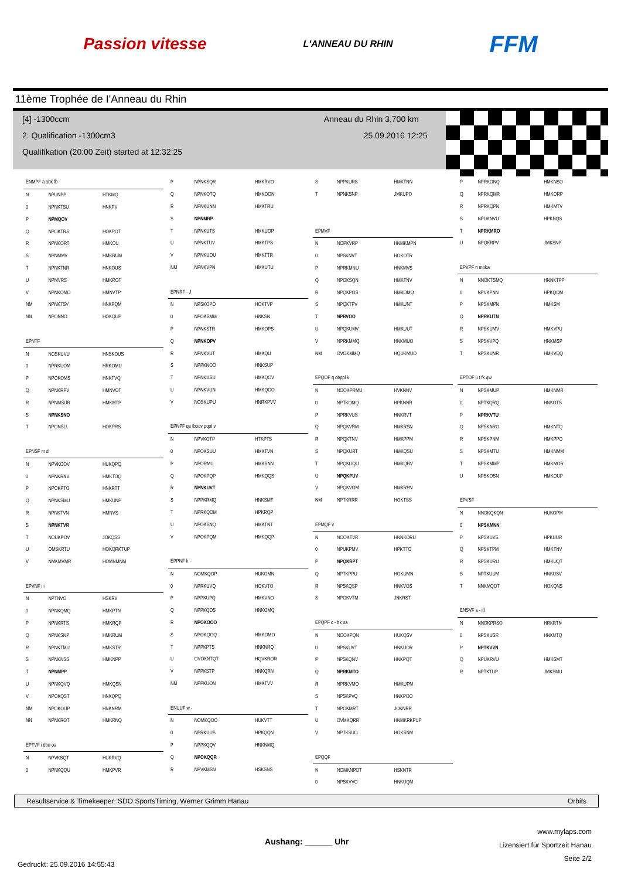Passion vitesse L'ANNEAU DU RHIN FFM
11ème Trophée de I'Anneau du Rhin
[4] -1300ccm Anneau du Rhin 3,700 km
2. Qualification -1300cm3 25.09.2016 12:25
Qualifikation (20:00 Zeit) started at 12:32:25
| ENMPF a abk fb | | |
| N | NPUNPP | HTKMQ |
| 0 | NPNKTSU | HNKPV |
| P | NPMQOV | |
| Q | NPOKTRS | HOKPOT |
| R | NPNKORT | HMKOU |
| S | NPNMMV | HMKRUM |
| T | NPNKTNR | HNKOUS |
| U | NPMVRS | HMKROT |
| V | NPNKOMO | HMNVTP |
| NM | NPNKTSV | HNKPQM |
| NN | NPONNO | HOKQUP |
| EPNTF | | |
| N | NOSKUVU | HNSKOUS |
| 0 | NPRKUOM | HRKOMU |
| P | NPOKOMS | HNKTVQ |
| Q | NPNKRPV | HMNVOT |
| R | NPNMSUR | HMKMTP |
| S | NPNKSNO | |
| T | NPONSU | HOKPRS |
| EPNSF m d | | |
| N | NPVKOOV | HUKQPQ |
| 0 | NPNKRNV | HMKTOQ |
| P | NPOKPTO | HNKRTT |
| Q | NPNKSMU | HMKUNP |
| R | NPNKTVN | HMNVS |
| S | NPNKTVR | |
| T | NOUKPOV | JOKQSS |
| U | OMSKRTU | HOKQRKTUP |
| V | NMKMVMR | HOMNMNM |
| EPVNF i i | | |
| N | NPTNVO | HSKRV |
| 0 | NPNKQMQ | HMKPTN |
| P | NPNKRTS | HMKRQP |
| Q | NPNKSNP | HMKRUM |
| R | NPNKTMU | HMKSTR |
| S | NPNKNSS | HMKNPP |
| T | NPNMPP | |
| U | NPNKQVQ | HMKQSN |
| V | NPOKQST | HNKQPQ |
| NM | NPOKOUP | HNKNRM |
| NN | NPNKROT | HMKRNQ |
| EPTVF i dbo oa | | |
| N | NPVKSQT | HUKRVQ |
| 0 | NPNKQQU | HMKPVR |
| P | NPNKSQR | HMKRVO |
| Q | NPNKOTQ | HMKOON |
| R | NPNKUNN | HMKTRU |
| S | NPNMRP | |
| T | NPNKUTS | HMKUOP |
| U | NPNKTUV | HMKTPS |
| V | NPNKUOU | HMKTTR |
| NM | NPNKVPN | HMKUTU |
| EPNRF - J | | |
| N | NPSKOPO | HOKTVP |
| 0 | NPOKSMM | HNKSN |
| P | NPNKSTR | HMKOPS |
| Q | NPNKOPV | |
| R | NPNKVUT | HMKQU |
| S | NPPKNOO | HNKSUP |
| T | NPNKUSU | HMKQOV |
| U | NPNKVUN | HMKQOO |
| V | NOSKUPU | HNRKPVV |
| EPNPF qe fboov pqof v | | |
| N | NPVKOTP | HTKPTS |
| 0 | NPOKSUU | HMKTVN |
| P | NPORMU | HMKSNN |
| Q | NPOKPQP | HMKQQS |
| R | NPNKUVT | |
| S | NPPKRMQ | HNKSMT |
| T | NPRKQOM | HPKRQP |
| U | NPOKSNQ | HMKTNT |
| V | NPOKPQM | HMKQQP |
| EPPNF k - | | |
| N | NOMKQOP | HUKOMN |
| 0 | NPRKUVQ | HOKVTO |
| P | NPPKUPQ | HMKVNO |
| Q | NPPKQOS | HNKOMQ |
| R | NPOKOOO | |
| S | NPOKQOQ | HMKOMO |
| T | NPPKPTS | HNKNRQ |
| U | OVOKNTQT | HQVKROR |
| V | NPPKSTP | HNKQRN |
| NM | NPPKUON | HMKTVV |
| ENUUF w - | | |
| N | NOMKQOO | HUKVTT |
| 0 | NPRKUUS | HPKQQN |
| P | NPPKQQV | HNKNMQ |
| Q | NPOKQQR | |
| R | NPVKMSN | HSKSNS |
| S | NPPKURS | HMKTNN |
| T | NPNKSNP | JMKUPO |
| EPMVF | | |
| N | NOPKVRP | HNMKMPN |
| 0 | NPSKNVT | HOKOTR |
| P | NPRKMNU | HNKMVS |
| Q | NPOKSQN | HMKTNV |
| R | NPQKPOS | HMKOMQ |
| S | NPQKTPV | HMKUNT |
| T | NPRVOO | |
| U | NPQKUMV | HMKUUT |
| V | NPRKMMQ | HNKMUO |
| NM | OVOKMMQ | HQUKMUO |
| EPQOF q obppl k | | |
| N | NOOKPRMU | HVKNNV |
| 0 | NPTKOMQ | HPKNNR |
| P | NPRKVUS | HNKRVT |
| Q | NPQKVRM | HMKRSN |
| R | NPQKTNV | HMKPPM |
| S | NPQKURT | HMKQSU |
| T | NPQKUQU | HMKQRV |
| U | NPQKPUV | |
| V | NPQKVOM | HMKRPN |
| NM | NPTKRRR | HOKTSS |
| EPMQF v | | |
| N | NOOKTVR | HNNKORU |
| 0 | NPUKPMV | HPKTTO |
| P | NPQKRPT | |
| Q | NPTKPPU | HOKUMN |
| R | NPSKQSP | HNKVOS |
| S | NPOKVTM | JNKRST |
| EPQPF c - bk oa | | |
| N | NOOKPQN | HUKQSV |
| 0 | NPSKUVT | HNKUOR |
| P | NPSKQNV | HNKPQT |
| Q | NPRKMTO | |
| R | NPRKVMO | HMKUPM |
| S | NPSKPVQ | HNKPOO |
| T | NPOKMRT | JOKNRR |
| U | OVMKQRR | HNMKRKPUP |
| V | NPTKSUO | HOKSNM |
| EPQQF | | |
| N | NOMKNPOT | HSKNTR |
| 0 | NPSKVVO | HNKUQM |
| P | NPRKONQ | HMKNSO |
| Q | NPRKQMR | HMKORP |
| R | NPRKQPN | HMKMTV |
| S | NPUKNVU | HPKNQS |
| T | NPRKMRO | |
| U | NPQKRPV | JMKSNP |
| EPVPF n mokw | | |
| N | NNOKTSMQ | HNNKTPP |
| 0 | NPVKPNN | HPKQQM |
| P | NPSKMPN | HMKSM |
| Q | NPRKUTN | |
| R | NPSKUMV | HMKVPU |
| S | NPSKVPQ | HNKMSP |
| T | NPSKUNR | HMKVQQ |
| EPTOF u t fk qw | | |
| N | NPSKMUP | HMKNMR |
| 0 | NPTKQRQ | HNKOTS |
| P | NPRKVTU | |
| Q | NPSKNRO | HMKNTQ |
| R | NPSKPNM | HMKPPO |
| S | NPSKMTU | HMKNMM |
| T | NPSKMMP | HMKMOR |
| U | NPSKOSN | HMKOUP |
| EPVSF | | |
| N | NNOKQKQN | HUKOPM |
| 0 | NPSKMNN | |
| P | NPSKUVS | HPKUUR |
| Q | NPSKTPM | HMKTNV |
| R | NPSKURU | HMKUQT |
| S | NPTKUUM | HNKUSV |
| T | NNKMQOT | HOKQNS |
| ENSVF s - ifl | | |
| N | NNOKPRSO | HRKRTN |
| 0 | NPSKUSR | HNKUTQ |
| P | NPTKVVN | |
| Q | NPUKRVU | HMKSMT |
| R | NPTKTUP | JMKSMU |
Resultservice & Timekeeper: SDO SportsTiming, Werner Grimm Hanau Orbits
Gedruckt: 25.09.2016 14:55:43 Aushang: ______ Uhr www.mylaps.com
Lizensiert für Sportzeit Hanau
Seite 2/2